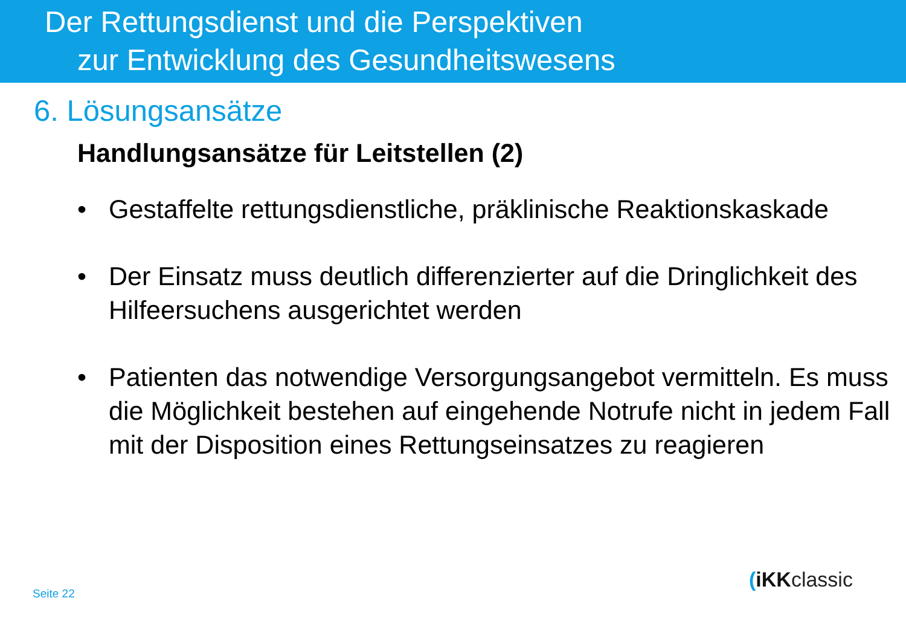Der Rettungsdienst und die Perspektiven
zur Entwicklung des Gesundheitswesens
6. Lösungsansätze
Handlungsansätze für Leitstellen (2)
• Gestaffelte rettungsdienstliche, präklinische Reaktionskaskade
• Der Einsatz muss deutlich differenzierter auf die Dringlichkeit des Hilfeersuchens ausgerichtet werden
• Patienten das notwendige Versorgungsangebot vermitteln. Es muss die Möglichkeit bestehen auf eingehende Notrufe nicht in jedem Fall mit der Disposition eines Rettungseinsatzes zu reagieren
Seite 22
(iKKclassic